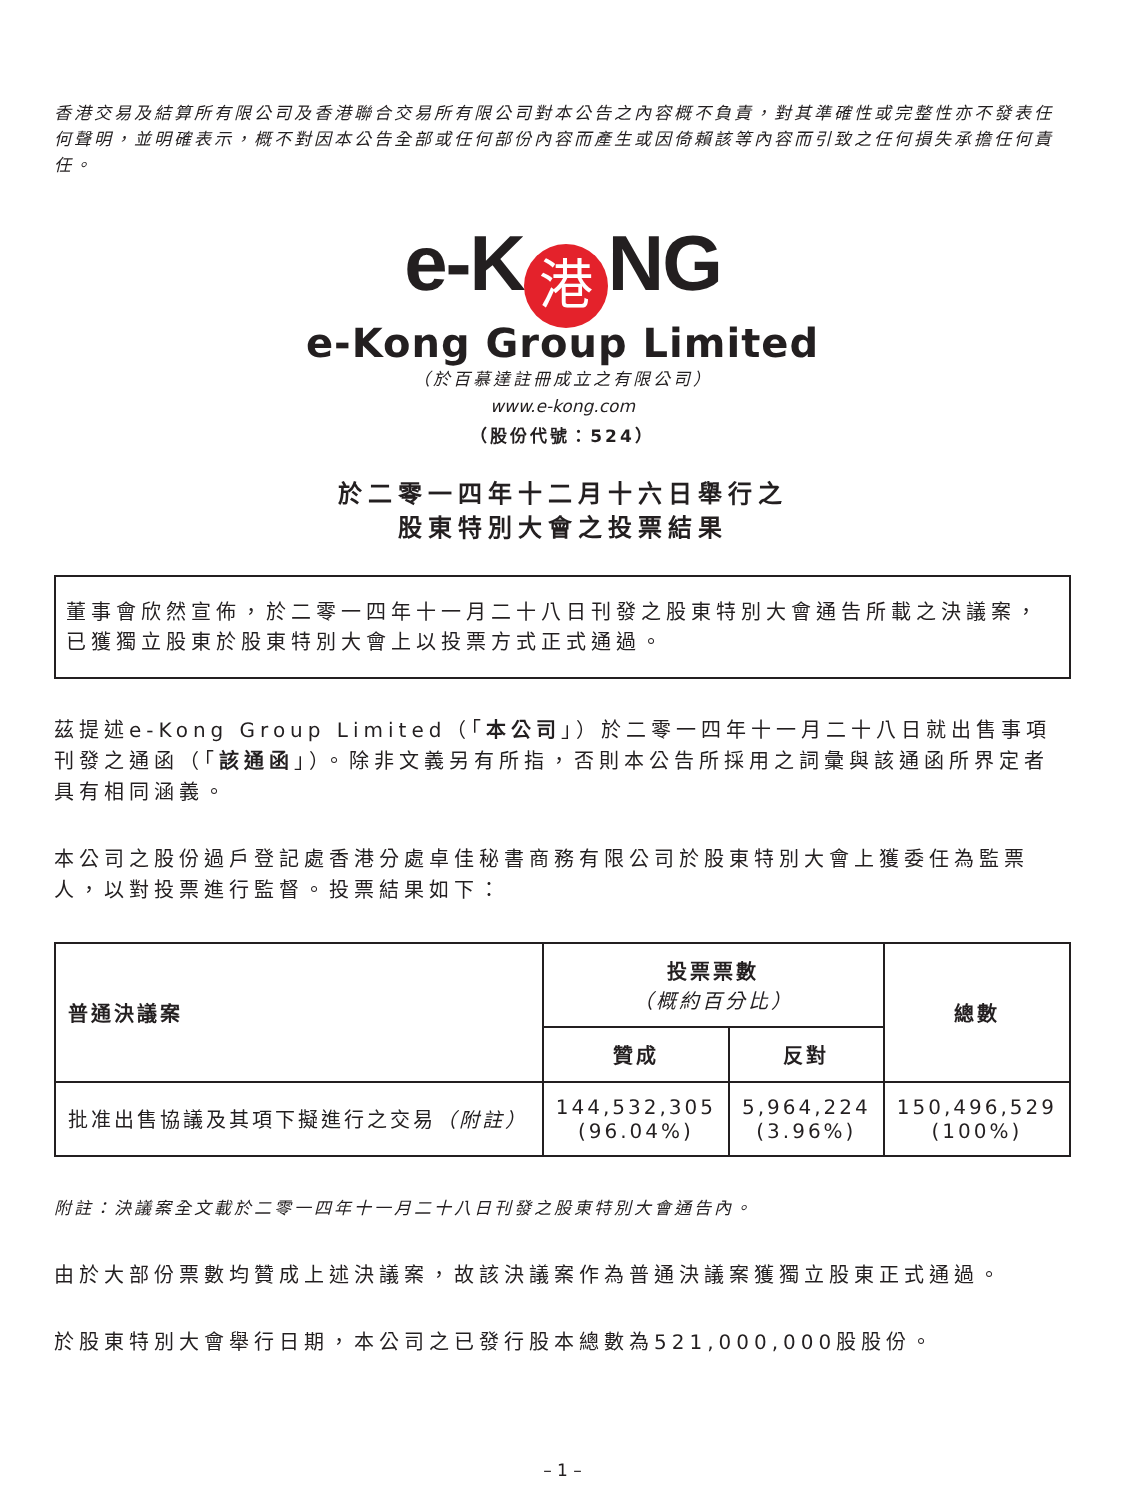香港交易及結算所有限公司及香港聯合交易所有限公司對本公告之內容概不負責，對其準確性或完整性亦不發表任何聲明，並明確表示，概不對因本公告全部或任何部份內容而產生或因倚賴該等內容而引致之任何損失承擔任何責任。
e-K 港 NG
e-Kong Group Limited
（於百慕達註冊成立之有限公司）
www.e-kong.com
（股份代號：524）
於二零一四年十二月十六日舉行之
股東特別大會之投票結果
董事會欣然宣佈，於二零一四年十一月二十八日刊發之股東特別大會通告所載之決議案，已獲獨立股東於股東特別大會上以投票方式正式通過。
茲提述e-Kong Group Limited（「本公司」）於二零一四年十一月二十八日就出售事項刊發之通函（「該通函」）。除非文義另有所指，否則本公告所採用之詞彙與該通函所界定者具有相同涵義。
本公司之股份過戶登記處香港分處卓佳秘書商務有限公司於股東特別大會上獲委任為監票人，以對投票進行監督。投票結果如下：
| 普通決議案 | 投票票數 （概約百分比） | | 總數 |
| --- | --- | --- | --- |
| | 贊成 | 反對 | |
| 批准出售協議及其項下擬進行之交易 （附註） | 144,532,305 (96.04%) | 5,964,224 (3.96%) | 150,496,529 (100%) |
附註：決議案全文載於二零一四年十一月二十八日刊發之股東特別大會通告內。
由於大部份票數均贊成上述決議案，故該決議案作為普通決議案獲獨立股東正式通過。
於股東特別大會舉行日期，本公司之已發行股本總數為521,000,000股股份。
– 1 –